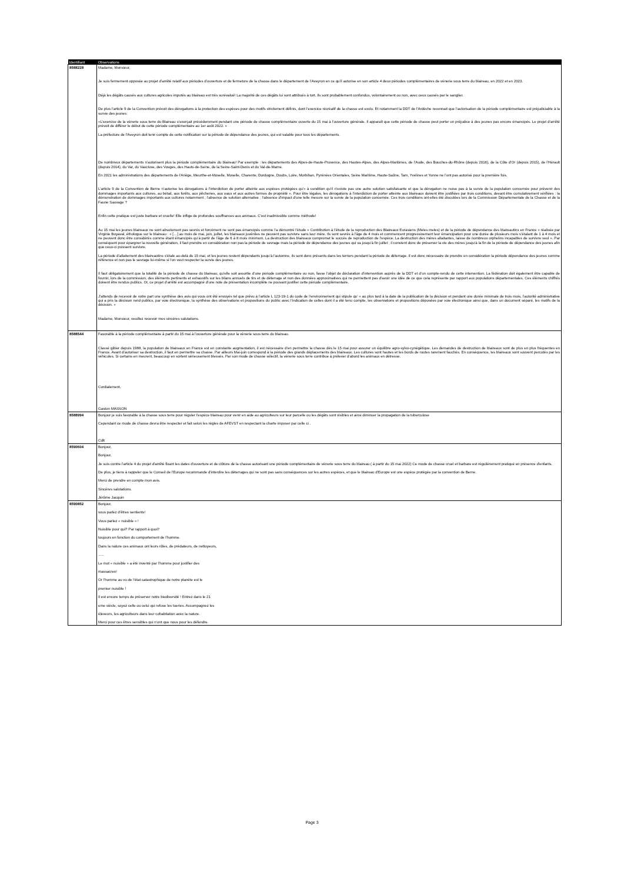| Identifiant | Observations |
| --- | --- |
| 8588228 | Madame, Monsieur, Je suis fermement opposée au projet d’arrêté relatif aux périodes d’ouverture et de fermeture de la chasse dans le département de l’Aveyron en ce qu’il autorise en son article 4 deux périodes complémentaires de vénerie sous terre du blaireau, en 2022 et en 2023. Déjà les dégâts causés aux cultures agricoles imputés au blaireau est très surévalué! La majorité de ces dégâts lui sont attribués à tort. Ils sont probablement confondus, volontairement ou non, avec ceux causés par le sanglier. De plus l’article 9 de la Convention prévoit des dérogations à la protection des espèces pour des motifs strictement définis, dont l’exercice récréatif de la chasse est exclu. Et notamment la DDT de l'Ardèche reconnait que l’autorisation de la période complémentaire est préjudiciable à la survie des jeunes: «L’exercice de la vénerie sous terre du Blaireau s’exerçait précédemment pendant une période de chasse complémentaire ouverte du 15 mai à l’ouverture générale. Il apparaît que cette période de chasse peut porter un préjudice à des jeunes pas encore émancipés. Le projet d’arrêté prévoit de différer le début de cette période complémentaire au 1er août 2022. » La préfecture de l'Aveyron doit tenir compte de cette notification sur la période de dépendance des jeunes, qui est valable pour tous les départements. De nombreux départements n’autorisent plus la période complémentaire du blaireau! Par exemple : les départements des Alpes-de-Haute-Provence, des Hautes-Alpes, des Alpes-Maritimes, de l’Aude, des Bouches-du-Rhône (depuis 2016), de la Côte d'Or (depuis 2015), de l’Hérault (depuis 2014), du Var, du Vaucluse, des Vosges, des Hauts-de-Seine, de la Seine-Saint-Denis et du Val-de-Marne. En 2021 les administrations des départements de l’Ariège, Meurthe-et-Moselle, Moselle, Charente, Dordogne, Doubs, Loire, Morbihan, Pyrénées Orientales, Seine Maritime, Haute-Saône, Tarn, Yvelines et Yonne ne l’ont pas autorisé pour la première fois. L’article 9 de la Convention de Berne n’autorise les dérogations à l’interdiction de porter atteinte aux espèces protégées qu’« à condition qu’il n’existe pas une autre solution satisfaisante et que la dérogation ne nuise pas à la survie de la population concernée pour prévenir des dommages importants aux cultures, au bétail, aux forêts, aux pêcheries, aux eaux et aux autres formes de propriété ». Pour être légales, les dérogations à l’interdiction de porter atteinte aux blaireaux doivent être justifiées par trois conditions, devant être cumulativement vérifiées : la démonstration de dommages importants aux cultures notamment ; l’absence de solution alternative ; l’absence d’impact d’une telle mesure sur la survie de la population concernée. Ces trois conditions ont-elles été discutées lors de la Commission Départementale de la Chasse et de la Faune Sauvage ? Enfin cette pratique est juste barbare et cruelle! Elle inflige de profondes souffrances aux animaux. C'est inadmissible comme méthode! Au 15 mai les jeunes blaireaux ne sont absolument pas sevrés et forcément ne sont pas émancipés comme l’a démontré l’étude « Contribution à l’étude de la reproduction des Blaireaux Eurasiens (Meles meles) et de la période de dépendance des blaireautins en France » réalisée par Virginie Boyaval, éthologue sur le blaireau : « […] au mois de mai, juin, juillet, les blaireaux juvéniles ne peuvent pas survivre sans leur mère. Ils sont sevrés à l’âge de 4 mois et commencent progressivement leur émancipation pour une durée de plusieurs mois s’étalant de 1 à 4 mois et ne peuvent donc être considérés comme étant émancipés qu’à partir de l’âge de 6 à 8 mois minimum. La destruction des blaireaux compromet le succès de reproduction de l’espèce. La destruction des mères allaitantes, laisse de nombreux orphelins incapables de survivre seul ». Par conséquent pour épargner la nouvelle génération, il faut prendre en considération non pas la période de sevrage mais la période de dépendance des jeunes qui va jusqu’à fin juillet ; il convient donc de préserver la vie des mères jusqu’à la fin de la période de dépendance des jeunes afin que ceux-ci puissent survivre. La période d’allaitement des blaireautins s’étale au-delà du 15 mai, et les jeunes restent dépendants jusqu’à l’automne, ils sont donc présents dans les terriers pendant la période de déterrage. Il est donc nécessaire de prendre en considération la période dépendance des jeunes comme référence et non pas le sevrage lui-même si l’on veut respecter la survie des jeunes. Il faut obligatoirement que la totalité de la période de chasse du blaireau, qu’elle soit assortie d’une période complémentaire ou non, fasse l’objet de déclaration d’intervention auprès de la DDT et d’un compte-rendu de cette intervention. La fédération doit également être capable de fournir, lors de la commission, des éléments pertinents et exhaustifs sur les bilans annuels de tirs et de déterrage et non des données approximatives qui ne permettent pas d’avoir une idée de ce que cela représente par rapport aux populations départementales. Ces éléments chiffrés doivent être rendus publics. Or, ce projet d’arrêté est accompagné d’une note de présentation incomplète ne pouvant justifier cette période complémentaire. J'attends de recevoir de votre part une synthèse des avis qui vous ont été envoyés tel que prévu à l’article L 123-19-1 du code de l’environnement qui stipule qu’ « au plus tard à la date de la publication de la décision et pendant une durée minimale de trois mois, l’autorité administrative qui a pris la décision rend publics, par voie électronique, la synthèse des observations et propositions du public avec l’indication de celles dont il a été tenu compte, les observations et propositions déposées par voie électronique ainsi que, dans un document séparé, les motifs de la décision. » Madame, Monsieur, veuillez recevoir mes sincères salutations. |
| 8588544 | Favorable à la période complémentaire à partir du 15 mai à l'ouverture générale pour la vènerie sous terre du blaireau. Classé gibier depuis 1988, la population de blaireaux en France est en constante augmentation, il est nécessaire d’en permettre la chasse dès le 15 mai pour assurer un équilibre agro-sylvo-cynégétique. Les demandes de destruction de blaireaux sont de plus en plus fréquentes en France. Avant d’autoriser sa destruction, il faut en permettre sa chasse. Par ailleurs Mai-juin correspond à la période des grands déplacements des blaireaux. Les cultures sont hautes et les bords de routes rarement fauchés. En conséquence, les blaireaux sont souvent percutés par les véhicules. Si certains en meurent, beaucoup en sortent sérieusement blessés. Par son mode de chasse sélectif, la vènerie sous terre contribue à prélever d’abord les animaux en détresse. Cordialement, Gaston MASSON |
| 8588994 | Bonjour je suis favorable à la chasse sous terre pour réguler l'espèce blaireau pour venir en aide au agriculteurs sur leur parcelle ou les dégâts sont visibles et ainsi diminuer la propagation de la tuberculose Cependant ce mode de chasse devra être respecter et fait selon les règles de AFEVST en respectant la charte imposer par celle ci . Cdlt |
| 8590604 | Bonjour, Bonjour, Je suis contre l'article 4 du projet d'arrêté fixant les dates d'ouverture et de clôture de la chasse autorisant une période complémentaire de vénerie sous terre du blaireau ( à partir du 15 mai 2022) Ce mode de chasse cruel et barbare est régulièrement pratiqué en présence d'enfants. De plus, je tiens à rappeler que le Conseil de l'Europe recommande d'interdire les déterrages qui ne sont pas sans conséquences sur les autres espèces, et que le blaireau d'Europe est une espèce protégée par la convention de Berne. Merci de prendre en compte mon avis. Sincères salutations. Jérôme Jacquin |
| 8590852 | Bonjour, vous parlez d’êtres sentients! Vous parlez « nuisible « ! Nuisible pour qui? Par rapport à quoi? toujours en fonction du comportement de l’homme. Dans la nature ces animaux ont leurs rôles, de prédateurs, de nettoyeurs, ….. Le mot « nuisible » a été inventé par l’homme pour justifier des massacres! Or l’homme au vu de l’état catastrophique de notre planète est le premier nuisible ! Il est encore temps de préserver notre biodiversité ! Entrez dans le 21 eme siècle, soyez celle ou celui qui refuse les tueries. Accompagnez les éleveurs, les agriculteurs dans leur cohabitation avec la nature. Merci pour ces êtres sensibles qui n’ont que nous pour les défendre. |
Page 3